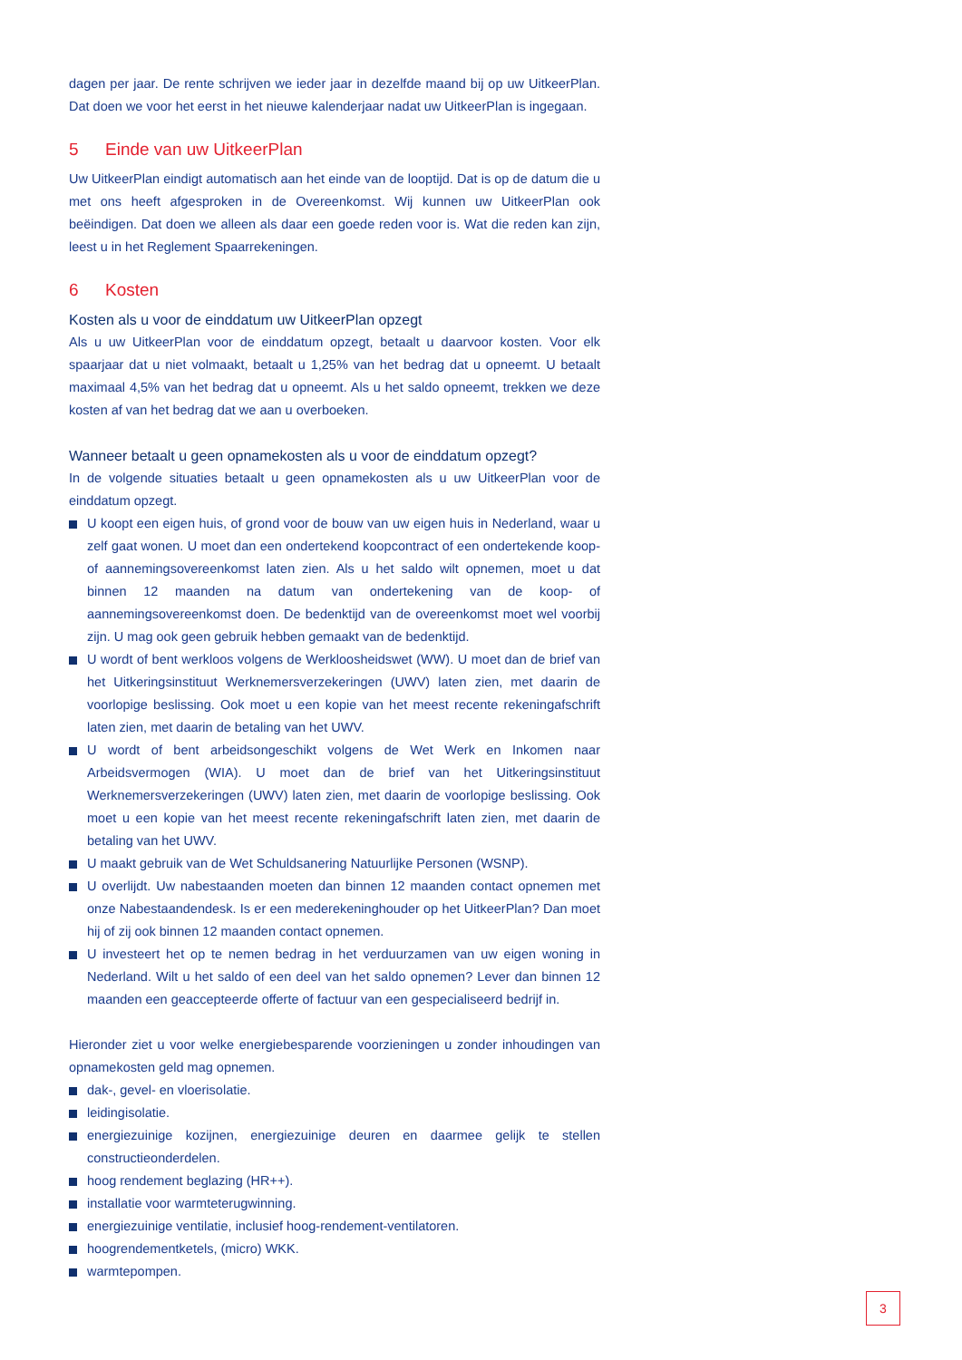dagen per jaar. De rente schrijven we ieder jaar in dezelfde maand bij op uw UitkeerPlan. Dat doen we voor het eerst in het nieuwe kalenderjaar nadat uw UitkeerPlan is ingegaan.
5 Einde van uw UitkeerPlan
Uw UitkeerPlan eindigt automatisch aan het einde van de looptijd. Dat is op de datum die u met ons heeft afgesproken in de Overeenkomst. Wij kunnen uw UitkeerPlan ook beëindigen. Dat doen we alleen als daar een goede reden voor is. Wat die reden kan zijn, leest u in het Reglement Spaarrekeningen.
6 Kosten
Kosten als u voor de einddatum uw UitkeerPlan opzegt
Als u uw UitkeerPlan voor de einddatum opzegt, betaalt u daarvoor kosten. Voor elk spaarjaar dat u niet volmaakt, betaalt u 1,25% van het bedrag dat u opneemt. U betaalt maximaal 4,5% van het bedrag dat u opneemt. Als u het saldo opneemt, trekken we deze kosten af van het bedrag dat we aan u overboeken.
Wanneer betaalt u geen opnamekosten als u voor de einddatum opzegt?
In de volgende situaties betaalt u geen opnamekosten als u uw UitkeerPlan voor de einddatum opzegt.
U koopt een eigen huis, of grond voor de bouw van uw eigen huis in Nederland, waar u zelf gaat wonen. U moet dan een ondertekend koopcontract of een ondertekende koop- of aannemingsovereenkomst laten zien. Als u het saldo wilt opnemen, moet u dat binnen 12 maanden na datum van ondertekening van de koop- of aannemingsovereenkomst doen. De bedenktijd van de overeenkomst moet wel voorbij zijn. U mag ook geen gebruik hebben gemaakt van de bedenktijd.
U wordt of bent werkloos volgens de Werkloosheidswet (WW). U moet dan de brief van het Uitkeringsinstituut Werknemersverzekeringen (UWV) laten zien, met daarin de voorlopige beslissing. Ook moet u een kopie van het meest recente rekeningafschrift laten zien, met daarin de betaling van het UWV.
U wordt of bent arbeidsongeschikt volgens de Wet Werk en Inkomen naar Arbeidsvermogen (WIA). U moet dan de brief van het Uitkeringsinstituut Werknemersverzekeringen (UWV) laten zien, met daarin de voorlopige beslissing. Ook moet u een kopie van het meest recente rekeningafschrift laten zien, met daarin de betaling van het UWV.
U maakt gebruik van de Wet Schuldsanering Natuurlijke Personen (WSNP).
U overlijdt. Uw nabestaanden moeten dan binnen 12 maanden contact opnemen met onze Nabestaandendesk. Is er een mederekeninghouder op het UitkeerPlan? Dan moet hij of zij ook binnen 12 maanden contact opnemen.
U investeert het op te nemen bedrag in het verduurzamen van uw eigen woning in Nederland. Wilt u het saldo of een deel van het saldo opnemen? Lever dan binnen 12 maanden een geaccepteerde offerte of factuur van een gespecialiseerd bedrijf in.
Hieronder ziet u voor welke energiebesparende voorzieningen u zonder inhoudingen van opnamekosten geld mag opnemen.
dak-, gevel- en vloerisolatie.
leidingisolatie.
energiezuinige kozijnen, energiezuinige deuren en daarmee gelijk te stellen constructieonderdelen.
hoog rendement beglazing (HR++).
installatie voor warmteterugwinning.
energiezuinige ventilatie, inclusief hoog-rendement-ventilatoren.
hoogrendementketels, (micro) WKK.
warmtepompen.
3